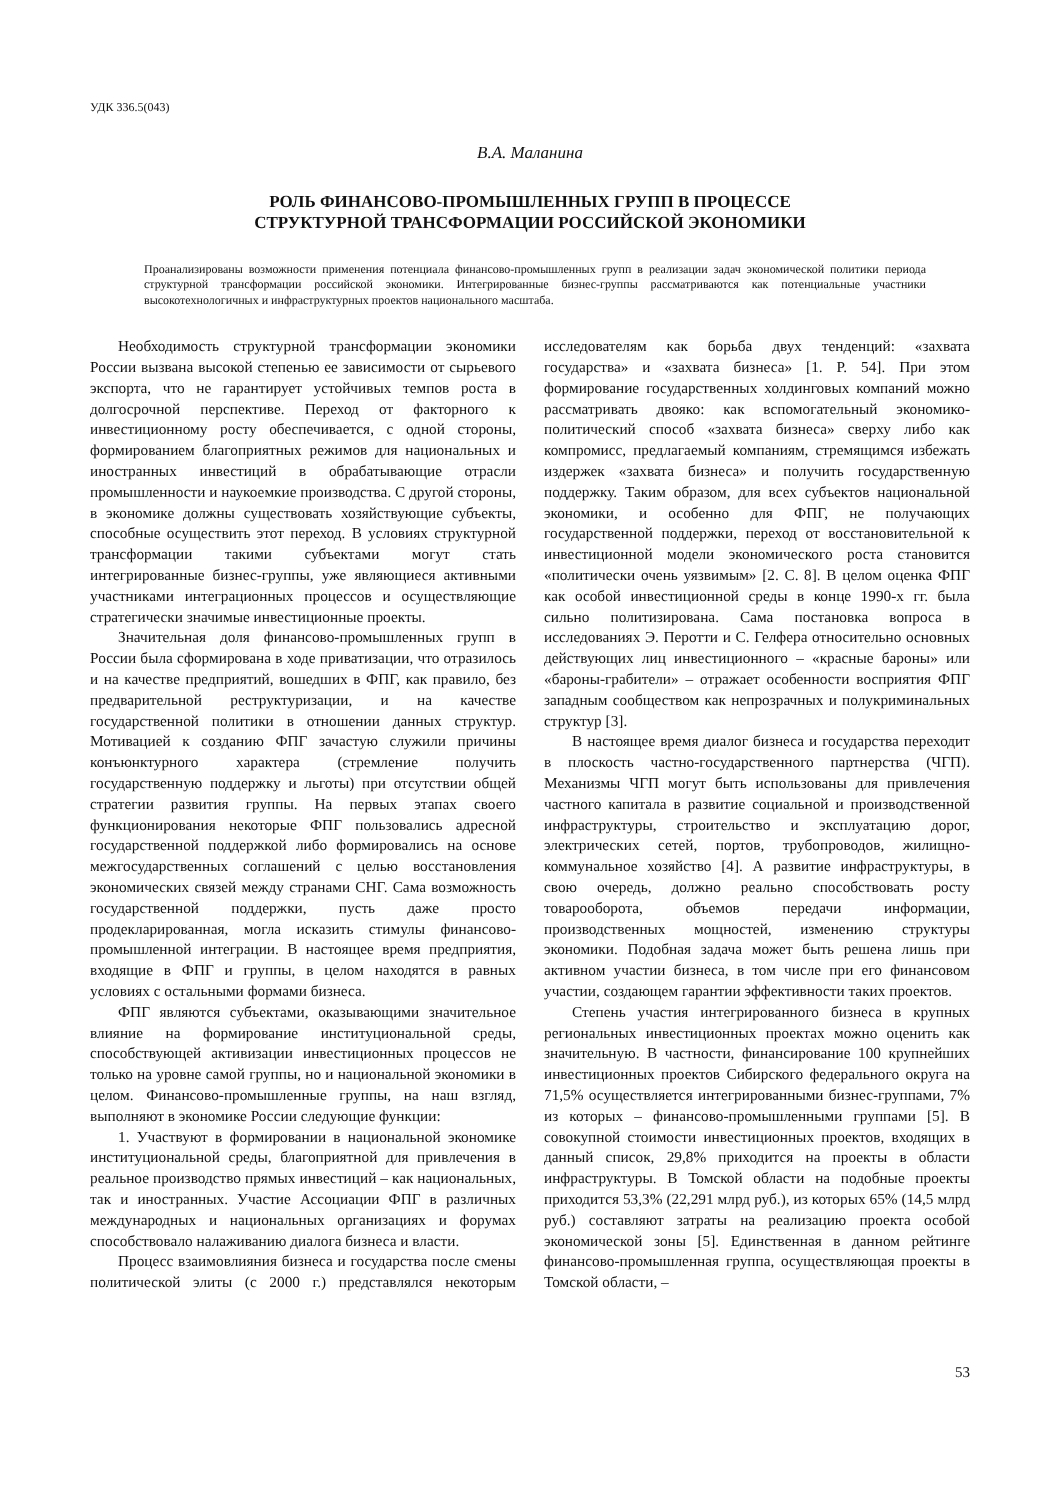УДК 336.5(043)
В.А. Маланина
РОЛЬ ФИНАНСОВО-ПРОМЫШЛЕННЫХ ГРУПП В ПРОЦЕССЕ
СТРУКТУРНОЙ ТРАНСФОРМАЦИИ РОССИЙСКОЙ ЭКОНОМИКИ
Проанализированы возможности применения потенциала финансово-промышленных групп в реализации задач экономической политики периода структурной трансформации российской экономики. Интегрированные бизнес-группы рассматриваются как потенциальные участники высокотехнологичных и инфраструктурных проектов национального масштаба.
Необходимость структурной трансформации экономики России вызвана высокой степенью ее зависимости от сырьевого экспорта, что не гарантирует устойчивых темпов роста в долгосрочной перспективе. Переход от факторного к инвестиционному росту обеспечивается, с одной стороны, формированием благоприятных режимов для национальных и иностранных инвестиций в обрабатывающие отрасли промышленности и наукоемкие производства. С другой стороны, в экономике должны существовать хозяйствующие субъекты, способные осуществить этот переход. В условиях структурной трансформации такими субъектами могут стать интегрированные бизнес-группы, уже являющиеся активными участниками интеграционных процессов и осуществляющие стратегически значимые инвестиционные проекты.
Значительная доля финансово-промышленных групп в России была сформирована в ходе приватизации, что отразилось и на качестве предприятий, вошедших в ФПГ, как правило, без предварительной реструктуризации, и на качестве государственной политики в отношении данных структур. Мотивацией к созданию ФПГ зачастую служили причины конъюнктурного характера (стремление получить государственную поддержку и льготы) при отсутствии общей стратегии развития группы. На первых этапах своего функционирования некоторые ФПГ пользовались адресной государственной поддержкой либо формировались на основе межгосударственных соглашений с целью восстановления экономических связей между странами СНГ. Сама возможность государственной поддержки, пусть даже просто продекларированная, могла исказить стимулы финансово-промышленной интеграции. В настоящее время предприятия, входящие в ФПГ и группы, в целом находятся в равных условиях с остальными формами бизнеса.
ФПГ являются субъектами, оказывающими значительное влияние на формирование институциональной среды, способствующей активизации инвестиционных процессов не только на уровне самой группы, но и национальной экономики в целом. Финансово-промышленные группы, на наш взгляд, выполняют в экономике России следующие функции:
1. Участвуют в формировании в национальной экономике институциональной среды, благоприятной для привлечения в реальное производство прямых инвестиций – как национальных, так и иностранных. Участие Ассоциации ФПГ в различных международных и национальных организациях и форумах способствовало налаживанию диалога бизнеса и власти.
Процесс взаимовлияния бизнеса и государства после смены политической элиты (с 2000 г.) представлялся некоторым исследователям как борьба двух тенденций: «захвата государства» и «захвата бизнеса» [1. P. 54]. При этом формирование государственных холдинговых компаний можно рассматривать двояко: как вспомогательный экономико-политический способ «захвата бизнеса» сверху либо как компромисс, предлагаемый компаниям, стремящимся избежать издержек «захвата бизнеса» и получить государственную поддержку. Таким образом, для всех субъектов национальной экономики, и особенно для ФПГ, не получающих государственной поддержки, переход от восстановительной к инвестиционной модели экономического роста становится «политически очень уязвимым» [2. С. 8]. В целом оценка ФПГ как особой инвестиционной среды в конце 1990-х гг. была сильно политизирована. Сама постановка вопроса в исследованиях Э. Перотти и С. Гелфера относительно основных действующих лиц инвестиционного – «красные бароны» или «бароны-грабители» – отражает особенности восприятия ФПГ западным сообществом как непрозрачных и полукриминальных структур [3].
В настоящее время диалог бизнеса и государства переходит в плоскость частно-государственного партнерства (ЧГП). Механизмы ЧГП могут быть использованы для привлечения частного капитала в развитие социальной и производственной инфраструктуры, строительство и эксплуатацию дорог, электрических сетей, портов, трубопроводов, жилищно-коммунальное хозяйство [4]. А развитие инфраструктуры, в свою очередь, должно реально способствовать росту товарооборота, объемов передачи информации, производственных мощностей, изменению структуры экономики. Подобная задача может быть решена лишь при активном участии бизнеса, в том числе при его финансовом участии, создающем гарантии эффективности таких проектов.
Степень участия интегрированного бизнеса в крупных региональных инвестиционных проектах можно оценить как значительную. В частности, финансирование 100 крупнейших инвестиционных проектов Сибирского федерального округа на 71,5% осуществляется интегрированными бизнес-группами, 7% из которых – финансово-промышленными группами [5]. В совокупной стоимости инвестиционных проектов, входящих в данный список, 29,8% приходится на проекты в области инфраструктуры. В Томской области на подобные проекты приходится 53,3% (22,291 млрд руб.), из которых 65% (14,5 млрд руб.) составляют затраты на реализацию проекта особой экономической зоны [5]. Единственная в данном рейтинге финансово-промышленная группа, осуществляющая проекты в Томской области, –
53